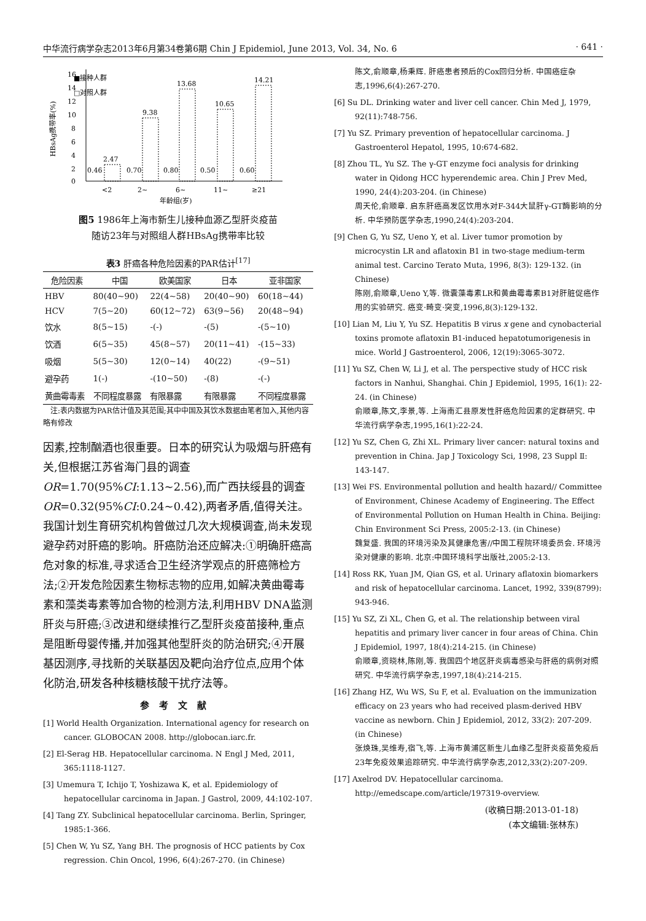中华流行病学杂志2013年6月第34卷第6期 Chin J Epidemiol, June 2013, Vol. 34, No. 6 · 641 ·
■接种人群
□对照人群
0
2
4
6
8
10
12
14
16
HBsAg携带率(%)
2.47
0.46
9.38
0.70
13.68
0.80
10.65
0.50
14.21
0.60
<2
2~
6~
11~
≥21
年龄组(岁)
图5 1986年上海市新生儿接种血源乙型肝炎疫苗
随访23年与对照组人群HBsAg携带率比较
表3 肝癌各种危险因素的PAR估计<sup>[17]</sup>
| 危险因素 | 中国 | 欧美国家 | 日本 | 亚非国家 |
| --- | --- | --- | --- | --- |
| HBV | 80(40~90) | 22(4~58) | 20(40~90) | 60(18~44) |
| HCV | 7(5~20) | 60(12~72) | 63(9~56) | 20(48~94) |
| 饮水 | 8(5~15) | -(-) | -(5) | -(5~10) |
| 饮酒 | 6(5~35) | 45(8~57) | 20(11~41) | -(15~33) |
| 吸烟 | 5(5~30) | 12(0~14) | 40(22) | -(9~51) |
| 避孕药 | 1(-) | -(10~50) | -(8) | -(-) |
| 黄曲霉毒素 | 不同程度暴露 | 有限暴露 | 有限暴露 | 不同程度暴露 |
　注:表内数据为PAR估计值及其范围;其中中国及其饮水数据由笔者加入,其他内容略有修改
因素,控制酗酒也很重要。日本的研究认为吸烟与肝癌有关,但根据江苏省海门县的调查OR=1.70(95%CI:1.13~2.56),而广西扶绥县的调查OR=0.32(95%CI:0.24~0.42),两者矛盾,值得关注。我国计划生育研究机构曾做过几次大规模调查,尚未发现避孕药对肝癌的影响。肝癌防治还应解决:①明确肝癌高危对象的标准,寻求适合卫生经济学观点的肝癌筛检方法;②开发危险因素生物标志物的应用,如解决黄曲霉毒素和藻类毒素等加合物的检测方法,利用HBV DNA监测肝炎与肝癌;③改进和继续推行乙型肝炎疫苗接种,重点是阻断母婴传播,并加强其他型肝炎的防治研究;④开展基因测序,寻找新的关联基因及靶向治疗位点,应用个体化防治,研发各种核糖核酸干扰疗法等。
参考文献
[1] World Health Organization. International agency for research on cancer. GLOBOCAN 2008. http://globocan.iarc.fr.
[2] El-Serag HB. Hepatocellular carcinoma. N Engl J Med, 2011, 365:1118-1127.
[3] Umemura T, Ichijo T, Yoshizawa K, et al. Epidemiology of hepatocellular carcinoma in Japan. J Gastrol, 2009, 44:102-107.
[4] Tang ZY. Subclinical hepatocellular carcinoma. Berlin, Springer, 1985:1-366.
[5] Chen W, Yu SZ, Yang BH. The prognosis of HCC patients by Cox regression. Chin Oncol, 1996, 6(4):267-270. (in Chinese)
陈文,俞顺章,杨秉辉. 肝癌患者预后的Cox回归分析. 中国癌症杂志,1996,6(4):267-270.
[6] Su DL. Drinking water and liver cell cancer. Chin Med J, 1979, 92(11):748-756.
[7] Yu SZ. Primary prevention of hepatocellular carcinoma. J Gastroenterol Hepatol, 1995, 10:674-682.
[8] Zhou TL, Yu SZ. The γ-GT enzyme foci analysis for drinking water in Qidong HCC hyperendemic area. Chin J Prev Med, 1990, 24(4):203-204. (in Chinese)
周天伦,俞顺章. 启东肝癌高发区饮用水对F-344大鼠肝γ-GT酶影响的分析. 中华预防医学杂志,1990,24(4):203-204.
[9] Chen G, Yu SZ, Ueno Y, et al. Liver tumor promotion by microcystin LR and aflatoxin B1 in two-stage medium-term animal test. Carcino Terato Muta, 1996, 8(3): 129-132. (in Chinese)
陈刚,俞顺章,Ueno Y,等. 微囊藻毒素LR和黄曲霉毒素B1对肝脏促癌作用的实验研究. 癌变·畸变·突变,1996,8(3):129-132.
[10] Lian M, Liu Y, Yu SZ. Hepatitis B virus x gene and cynobacterial toxins promote aflatoxin B1-induced hepatotumorigenesis in mice. World J Gastroenterol, 2006, 12(19):3065-3072.
[11] Yu SZ, Chen W, Li J, et al. The perspective study of HCC risk factors in Nanhui, Shanghai. Chin J Epidemiol, 1995, 16(1): 22-24. (in Chinese)
俞顺章,陈文,李景,等. 上海南汇县原发性肝癌危险因素的定群研究. 中华流行病学杂志,1995,16(1):22-24.
[12] Yu SZ, Chen G, Zhi XL. Primary liver cancer: natural toxins and prevention in China. Jap J Toxicology Sci, 1998, 23 Suppl Ⅱ: 143-147.
[13] Wei FS. Environmental pollution and health hazard// Committee of Environment, Chinese Academy of Engineering. The Effect of Environmental Pollution on Human Health in China. Beijing: Chin Environment Sci Press, 2005:2-13. (in Chinese)
魏复盛. 我国的环境污染及其健康危害//中国工程院环境委员会. 环境污染对健康的影响. 北京:中国环境科学出版社,2005:2-13.
[14] Ross RK, Yuan JM, Qian GS, et al. Urinary aflatoxin biomarkers and risk of hepatocellular carcinoma. Lancet, 1992, 339(8799): 943-946.
[15] Yu SZ, Zi XL, Chen G, et al. The relationship between viral hepatitis and primary liver cancer in four areas of China. Chin J Epidemiol, 1997, 18(4):214-215. (in Chinese)
俞顺章,资晓林,陈刚,等. 我国四个地区肝炎病毒感染与肝癌的病例对照研究. 中华流行病学杂志,1997,18(4):214-215.
[16] Zhang HZ, Wu WS, Su F, et al. Evaluation on the immunization efficacy on 23 years who had received plasm-derived HBV vaccine as newborn. Chin J Epidemiol, 2012, 33(2): 207-209. (in Chinese)
张焕珠,吴维寿,宿飞,等. 上海市黄浦区新生儿血缘乙型肝炎疫苗免疫后23年免疫效果追踪研究. 中华流行病学杂志,2012,33(2):207-209.
[17] Axelrod DV. Hepatocellular carcinoma. http://emedscape.com/article/197319-overview.
(收稿日期:2013-01-18)
(本文编辑:张林东)